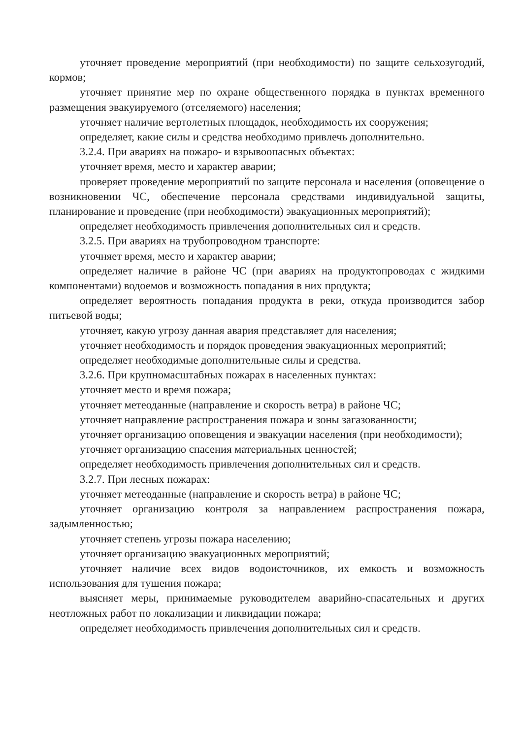уточняет проведение мероприятий (при необходимости) по защите сельхозугодий, кормов;
уточняет принятие мер по охране общественного порядка в пунктах временного размещения эвакуируемого (отселяемого) населения;
уточняет наличие вертолетных площадок, необходимость их сооружения;
определяет, какие силы и средства необходимо привлечь дополнительно.
3.2.4. При авариях на пожаро- и взрывоопасных объектах:
уточняет время, место и характер аварии;
проверяет проведение мероприятий по защите персонала и населения (оповещение о возникновении ЧС, обеспечение персонала средствами индивидуальной защиты, планирование и проведение (при необходимости) эвакуационных мероприятий);
определяет необходимость привлечения дополнительных сил и средств.
3.2.5. При авариях на трубопроводном транспорте:
уточняет время, место и характер аварии;
определяет наличие в районе ЧС (при авариях на продуктопроводах с жидкими компонентами) водоемов и возможность попадания в них продукта;
определяет вероятность попадания продукта в реки, откуда производится забор питьевой воды;
уточняет, какую угрозу данная авария представляет для населения;
уточняет необходимость и порядок проведения эвакуационных мероприятий;
определяет необходимые дополнительные силы и средства.
3.2.6. При крупномасштабных пожарах в населенных пунктах:
уточняет место и время пожара;
уточняет метеоданные (направление и скорость ветра) в районе ЧС;
уточняет направление распространения пожара и зоны загазованности;
уточняет организацию оповещения и эвакуации населения (при необходимости);
уточняет организацию спасения материальных ценностей;
определяет необходимость привлечения дополнительных сил и средств.
3.2.7. При лесных пожарах:
уточняет метеоданные (направление и скорость ветра) в районе ЧС;
уточняет организацию контроля за направлением распространения пожара, задымленностью;
уточняет степень угрозы пожара населению;
уточняет организацию эвакуационных мероприятий;
уточняет наличие всех видов водоисточников, их емкость и возможность использования для тушения пожара;
выясняет меры, принимаемые руководителем аварийно-спасательных и других неотложных работ по локализации и ликвидации пожара;
определяет необходимость привлечения дополнительных сил и средств.